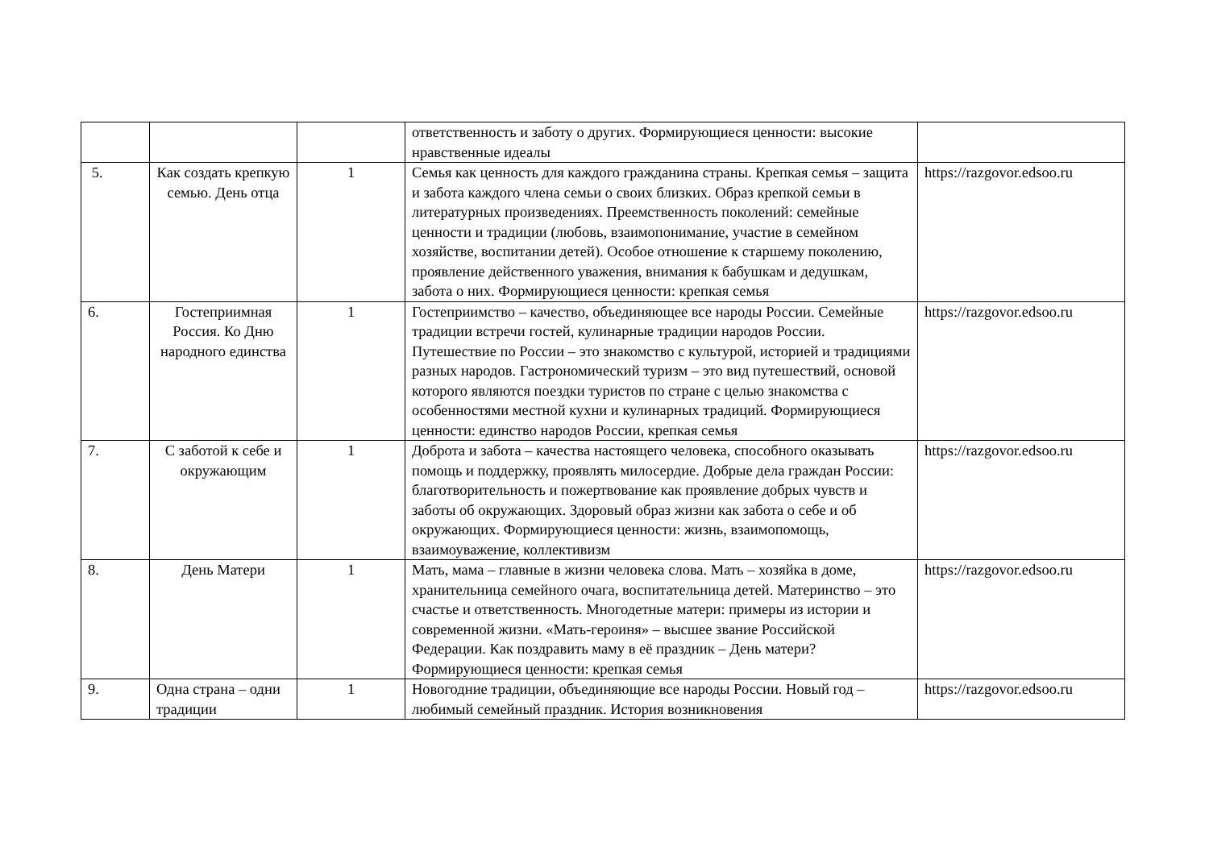| | | | ответственность и заботу о других. Формирующиеся ценности: высокие нравственные идеалы | |
| 5. | Как создать крепкую семью. День отца | 1 | Семья как ценность для каждого гражданина страны. Крепкая семья – защита и забота каждого члена семьи о своих близких. Образ крепкой семьи в литературных произведениях. Преемственность поколений: семейные ценности и традиции (любовь, взаимопонимание, участие в семейном хозяйстве, воспитании детей). Особое отношение к старшему поколению, проявление действенного уважения, внимания к бабушкам и дедушкам, забота о них. Формирующиеся ценности: крепкая семья | https://razgovor.edsoo.ru |
| 6. | Гостеприимная Россия. Ко Дню народного единства | 1 | Гостеприимство – качество, объединяющее все народы России. Семейные традиции встречи гостей, кулинарные традиции народов России. Путешествие по России – это знакомство с культурой, историей и традициями разных народов. Гастрономический туризм – это вид путешествий, основой которого являются поездки туристов по стране с целью знакомства с особенностями местной кухни и кулинарных традиций. Формирующиеся ценности: единство народов России, крепкая семья | https://razgovor.edsoo.ru |
| 7. | С заботой к себе и окружающим | 1 | Доброта и забота – качества настоящего человека, способного оказывать помощь и поддержку, проявлять милосердие. Добрые дела граждан России: благотворительность и пожертвование как проявление добрых чувств и заботы об окружающих. Здоровый образ жизни как забота о себе и об окружающих. Формирующиеся ценности: жизнь, взаимопомощь, взаимоуважение, коллективизм | https://razgovor.edsoo.ru |
| 8. | День Матери | 1 | Мать, мама – главные в жизни человека слова. Мать – хозяйка в доме, хранительница семейного очага, воспитательница детей. Материнство – это счастье и ответственность. Многодетные матери: примеры из истории и современной жизни. «Мать-героиня» – высшее звание Российской Федерации. Как поздравить маму в её праздник – День матери? Формирующиеся ценности: крепкая семья | https://razgovor.edsoo.ru |
| 9. | Одна страна – одни традиции | 1 | Новогодние традиции, объединяющие все народы России. Новый год – любимый семейный праздник. История возникновения | https://razgovor.edsoo.ru |